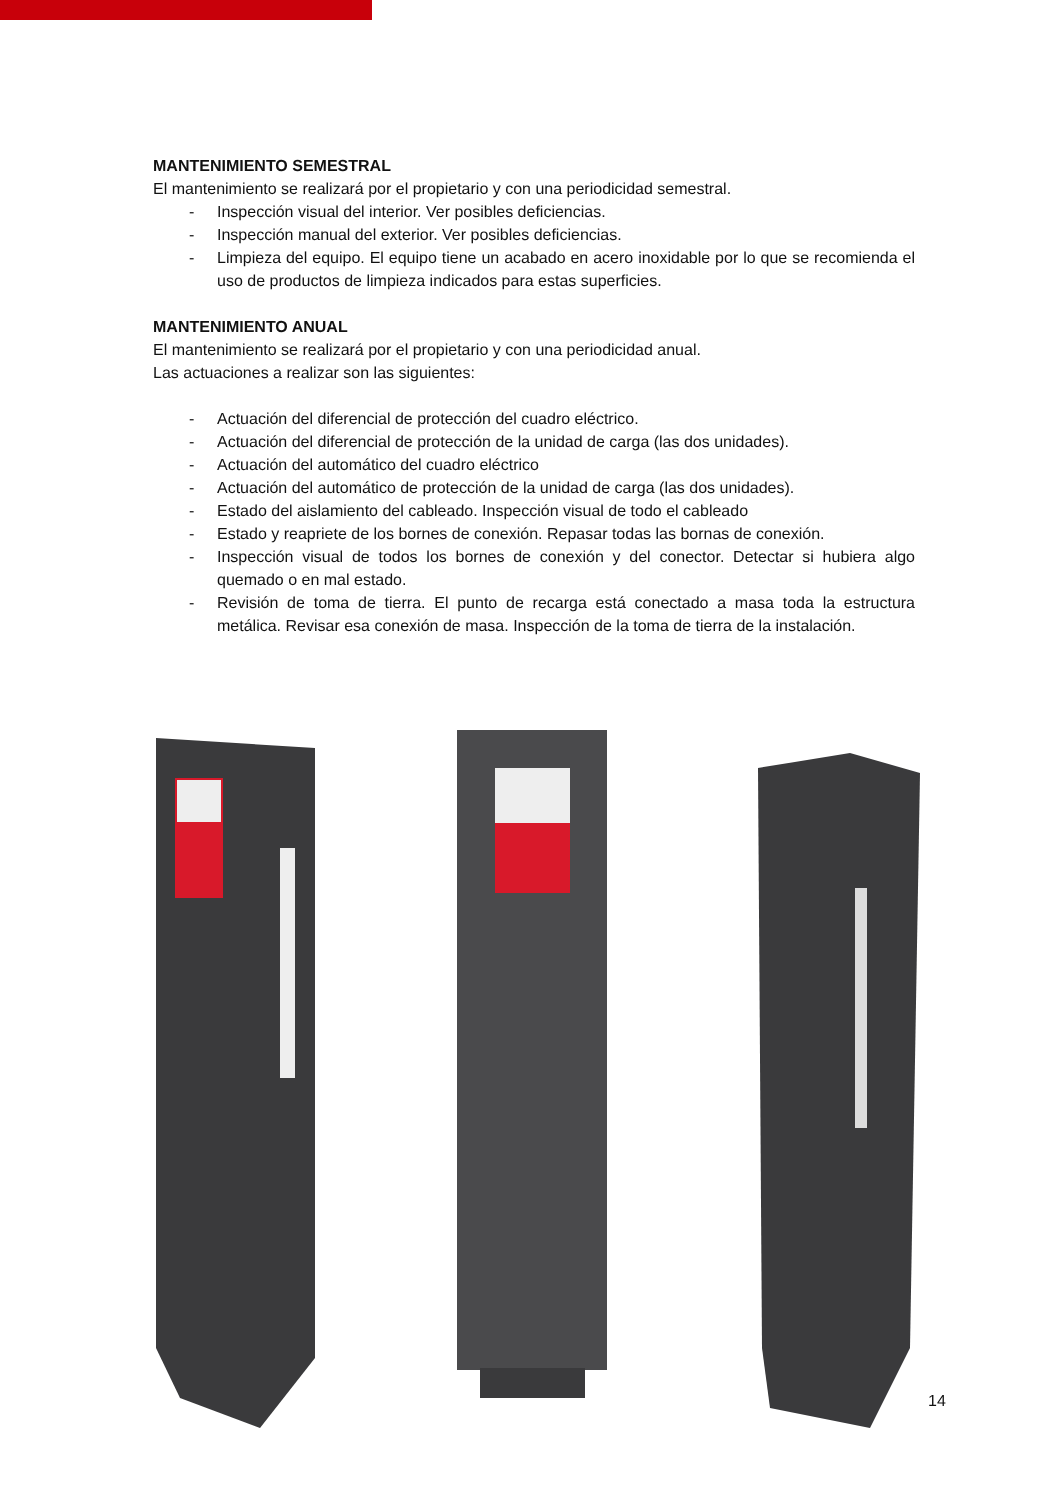MANTENIMIENTO SEMESTRAL
El mantenimiento se realizará por el propietario y con una periodicidad semestral.
- Inspección visual del interior. Ver posibles deficiencias.
- Inspección manual del exterior. Ver posibles deficiencias.
- Limpieza del equipo. El equipo tiene un acabado en acero inoxidable por lo que se recomienda el uso de productos de limpieza indicados para estas superficies.
MANTENIMIENTO ANUAL
El mantenimiento se realizará por el propietario y con una periodicidad anual.
Las actuaciones a realizar son las siguientes:
- Actuación del diferencial de protección del cuadro eléctrico.
- Actuación del diferencial de protección de la unidad de carga (las dos unidades).
- Actuación del automático del cuadro eléctrico
- Actuación del automático de protección de la unidad de carga (las dos unidades).
- Estado del aislamiento del cableado. Inspección visual de todo el cableado
- Estado y reapriete de los bornes de conexión. Repasar todas las bornas de conexión.
- Inspección visual de todos los bornes de conexión y del conector. Detectar si hubiera algo quemado o en mal estado.
- Revisión de toma de tierra. El punto de recarga está conectado a masa toda la estructura metálica. Revisar esa conexión de masa. Inspección de la toma de tierra de la instalación.
14